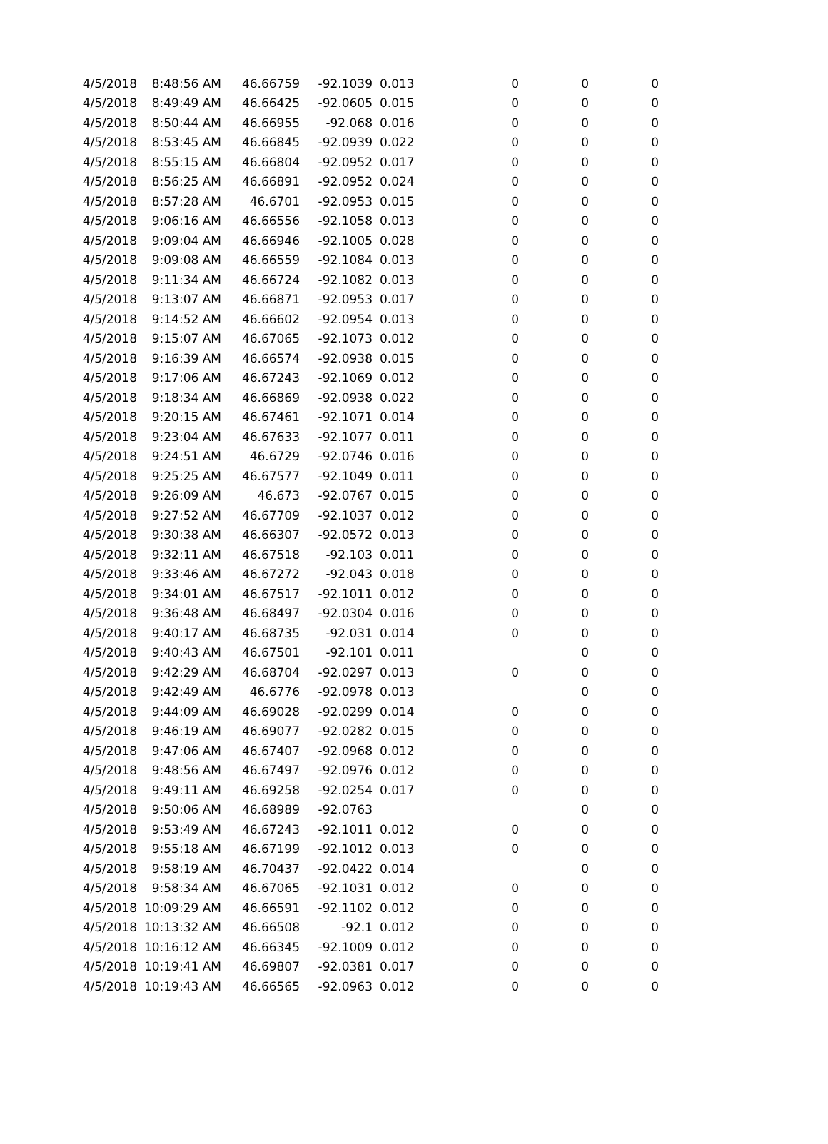| 4/5/2018 | 8:48:56 AM | 46.66759 | -92.1039 | 0.013 | 0 | 0 | 0 |
| 4/5/2018 | 8:49:49 AM | 46.66425 | -92.0605 | 0.015 | 0 | 0 | 0 |
| 4/5/2018 | 8:50:44 AM | 46.66955 | -92.068 | 0.016 | 0 | 0 | 0 |
| 4/5/2018 | 8:53:45 AM | 46.66845 | -92.0939 | 0.022 | 0 | 0 | 0 |
| 4/5/2018 | 8:55:15 AM | 46.66804 | -92.0952 | 0.017 | 0 | 0 | 0 |
| 4/5/2018 | 8:56:25 AM | 46.66891 | -92.0952 | 0.024 | 0 | 0 | 0 |
| 4/5/2018 | 8:57:28 AM | 46.6701 | -92.0953 | 0.015 | 0 | 0 | 0 |
| 4/5/2018 | 9:06:16 AM | 46.66556 | -92.1058 | 0.013 | 0 | 0 | 0 |
| 4/5/2018 | 9:09:04 AM | 46.66946 | -92.1005 | 0.028 | 0 | 0 | 0 |
| 4/5/2018 | 9:09:08 AM | 46.66559 | -92.1084 | 0.013 | 0 | 0 | 0 |
| 4/5/2018 | 9:11:34 AM | 46.66724 | -92.1082 | 0.013 | 0 | 0 | 0 |
| 4/5/2018 | 9:13:07 AM | 46.66871 | -92.0953 | 0.017 | 0 | 0 | 0 |
| 4/5/2018 | 9:14:52 AM | 46.66602 | -92.0954 | 0.013 | 0 | 0 | 0 |
| 4/5/2018 | 9:15:07 AM | 46.67065 | -92.1073 | 0.012 | 0 | 0 | 0 |
| 4/5/2018 | 9:16:39 AM | 46.66574 | -92.0938 | 0.015 | 0 | 0 | 0 |
| 4/5/2018 | 9:17:06 AM | 46.67243 | -92.1069 | 0.012 | 0 | 0 | 0 |
| 4/5/2018 | 9:18:34 AM | 46.66869 | -92.0938 | 0.022 | 0 | 0 | 0 |
| 4/5/2018 | 9:20:15 AM | 46.67461 | -92.1071 | 0.014 | 0 | 0 | 0 |
| 4/5/2018 | 9:23:04 AM | 46.67633 | -92.1077 | 0.011 | 0 | 0 | 0 |
| 4/5/2018 | 9:24:51 AM | 46.6729 | -92.0746 | 0.016 | 0 | 0 | 0 |
| 4/5/2018 | 9:25:25 AM | 46.67577 | -92.1049 | 0.011 | 0 | 0 | 0 |
| 4/5/2018 | 9:26:09 AM | 46.673 | -92.0767 | 0.015 | 0 | 0 | 0 |
| 4/5/2018 | 9:27:52 AM | 46.67709 | -92.1037 | 0.012 | 0 | 0 | 0 |
| 4/5/2018 | 9:30:38 AM | 46.66307 | -92.0572 | 0.013 | 0 | 0 | 0 |
| 4/5/2018 | 9:32:11 AM | 46.67518 | -92.103 | 0.011 | 0 | 0 | 0 |
| 4/5/2018 | 9:33:46 AM | 46.67272 | -92.043 | 0.018 | 0 | 0 | 0 |
| 4/5/2018 | 9:34:01 AM | 46.67517 | -92.1011 | 0.012 | 0 | 0 | 0 |
| 4/5/2018 | 9:36:48 AM | 46.68497 | -92.0304 | 0.016 | 0 | 0 | 0 |
| 4/5/2018 | 9:40:17 AM | 46.68735 | -92.031 | 0.014 | 0 | 0 | 0 |
| 4/5/2018 | 9:40:43 AM | 46.67501 | -92.101 | 0.011 | | 0 | 0 |
| 4/5/2018 | 9:42:29 AM | 46.68704 | -92.0297 | 0.013 | 0 | 0 | 0 |
| 4/5/2018 | 9:42:49 AM | 46.6776 | -92.0978 | 0.013 | | 0 | 0 |
| 4/5/2018 | 9:44:09 AM | 46.69028 | -92.0299 | 0.014 | 0 | 0 | 0 |
| 4/5/2018 | 9:46:19 AM | 46.69077 | -92.0282 | 0.015 | 0 | 0 | 0 |
| 4/5/2018 | 9:47:06 AM | 46.67407 | -92.0968 | 0.012 | 0 | 0 | 0 |
| 4/5/2018 | 9:48:56 AM | 46.67497 | -92.0976 | 0.012 | 0 | 0 | 0 |
| 4/5/2018 | 9:49:11 AM | 46.69258 | -92.0254 | 0.017 | 0 | 0 | 0 |
| 4/5/2018 | 9:50:06 AM | 46.68989 | -92.0763 | | | 0 | 0 |
| 4/5/2018 | 9:53:49 AM | 46.67243 | -92.1011 | 0.012 | 0 | 0 | 0 |
| 4/5/2018 | 9:55:18 AM | 46.67199 | -92.1012 | 0.013 | 0 | 0 | 0 |
| 4/5/2018 | 9:58:19 AM | 46.70437 | -92.0422 | 0.014 | | 0 | 0 |
| 4/5/2018 | 9:58:34 AM | 46.67065 | -92.1031 | 0.012 | 0 | 0 | 0 |
| 4/5/2018 | 10:09:29 AM | 46.66591 | -92.1102 | 0.012 | 0 | 0 | 0 |
| 4/5/2018 | 10:13:32 AM | 46.66508 | -92.1 | 0.012 | 0 | 0 | 0 |
| 4/5/2018 | 10:16:12 AM | 46.66345 | -92.1009 | 0.012 | 0 | 0 | 0 |
| 4/5/2018 | 10:19:41 AM | 46.69807 | -92.0381 | 0.017 | 0 | 0 | 0 |
| 4/5/2018 | 10:19:43 AM | 46.66565 | -92.0963 | 0.012 | 0 | 0 | 0 |